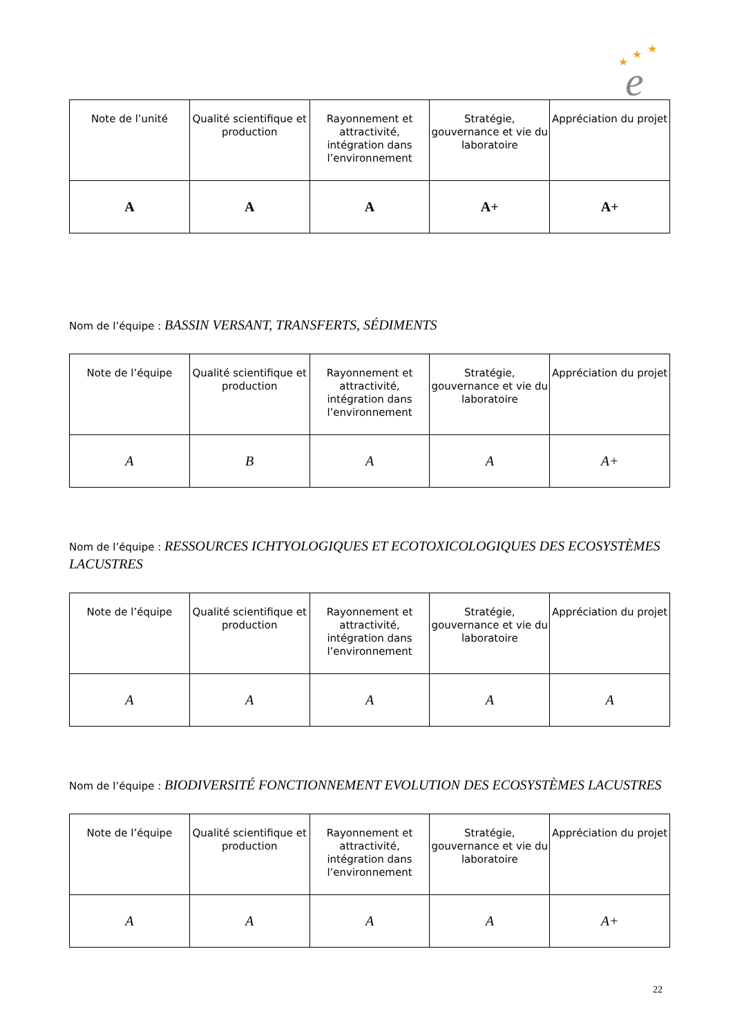★
★
★
e
| Note de l’unité | Qualité scientifique et production | Rayonnement et attractivité, intégration dans l’environnement | Stratégie, gouvernance et vie du laboratoire | Appréciation du projet |
| --- | --- | --- | --- | --- |
| A | A | A | A+ | A+ |
Nom de l’équipe : BASSIN VERSANT, TRANSFERTS, SÉDIMENTS
| Note de l’équipe | Qualité scientifique et production | Rayonnement et attractivité, intégration dans l’environnement | Stratégie, gouvernance et vie du laboratoire | Appréciation du projet |
| --- | --- | --- | --- | --- |
| A | B | A | A | A+ |
Nom de l’équipe : RESSOURCES ICHTYOLOGIQUES ET ECOTOXICOLOGIQUES DES ECOSYSTÈMES LACUSTRES
| Note de l’équipe | Qualité scientifique et production | Rayonnement et attractivité, intégration dans l’environnement | Stratégie, gouvernance et vie du laboratoire | Appréciation du projet |
| --- | --- | --- | --- | --- |
| A | A | A | A | A |
Nom de l’équipe : BIODIVERSITÉ FONCTIONNEMENT EVOLUTION DES ECOSYSTÈMES LACUSTRES
| Note de l’équipe | Qualité scientifique et production | Rayonnement et attractivité, intégration dans l’environnement | Stratégie, gouvernance et vie du laboratoire | Appréciation du projet |
| --- | --- | --- | --- | --- |
| A | A | A | A | A+ |
22